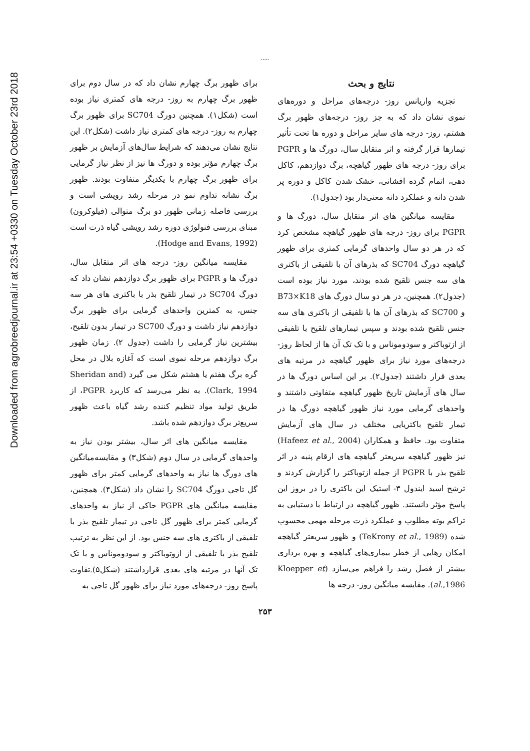Downloaded from agrobreedjournal.ir at 23:54 +0330 on Tuesday October 23rd 2018
.....
نتایج و بحث
تجزیه واریانس روز- درجه‌های مراحل و دوره‌های نموی نشان داد که به جز روز- درجه‌های ظهور برگ هشتم، روز- درجه های سایر مراحل و دوره ها تحت تأثیر تیمارها قرار گرفته و اثر متقابل سال، دورگ ها و PGPR برای روز- درجه های ظهور گیاهچه، برگ دوازدهم، کاکل دهی، اتمام گرده افشانی، خشک شدن کاکل و دوره پر شدن دانه و عملکرد دانه معنی‌دار بود (جدول۱).
مقایسه میانگین های اثر متقابل سال، دورگ ها و PGPR برای روز- درجه های ظهور گیاهچه مشخص کرد که در هر دو سال واحدهای گرمایی کمتری برای ظهور گیاهچه دورگ SC704 که بذرهای آن با تلفیقی از باکتری های سه جنس تلقیح شده بودند، مورد نیاز بوده است (جدول۲). همچنین، در هر دو سال دورگ های B73×K18 و SC700 که بذرهای آن ها با تلفیقی از باکتری های سه جنس تلقیح شده بودند و سپس تیمارهای تلقیح با تلفیقی از ازتوباکتر و سودوموناس و با تک تک آن ها از لحاظ روز- درجه‌های مورد نیاز برای ظهور گیاهچه در مرتبه های بعدی قرار داشتند (جدول۲). بر این اساس دورگ ها در سال های آزمایش تاریخ ظهور گیاهچه متفاوتی داشتند و واحدهای گرمایی مورد نیاز ظهور گیاهچه دورگ ها در تیمار تلقیح باکتریایی مختلف در سال های آزمایش متفاوت بود. حافظ و همکاران (Hafeez et al., 2004) نیز ظهور گیاهچه سریعتر گیاهچه های ارقام پنبه در اثر تلقیح بذر با PGPR از جمله ازتوباکتر را گزارش کردند و ترشح اسید ایندول ۳- استیک این باکتری را در بروز این پاسخ مؤثر دانستند. ظهور گیاهچه در ارتباط با دستیابی به تراکم بوته مطلوب و عملکرد ذرت مرحله مهمی محسوب شده (TeKrony et al., 1989) و ظهور سریعتر گیاهچه امکان رهایی از خطر بیماری‌های گیاهچه و بهره برداری بیشتر از فصل رشد را فراهم می‌سازد (Kloepper et al.,1986). مقایسه میانگین روز- درجه ها
برای ظهور برگ چهارم نشان داد که در سال دوم برای ظهور برگ چهارم به روز- درجه های کمتری نیاز بوده است (شکل۱). همچنین دورگ SC704 برای ظهور برگ چهارم به روز- درجه های کمتری نیاز داشت (شکل۲). این نتایج نشان می‌دهند که شرایط سال‌های آزمایش بر ظهور برگ چهارم مؤثر بوده و دورگ ها نیز از نظر نیاز گرمایی برای ظهور برگ چهارم با یکدیگر متفاوت بودند. ظهور برگ نشانه تداوم نمو در مرحله رشد رویشی است و بررسی فاصله زمانی ظهور دو برگ متوالی (فیلوکرون) مبنای بررسی فنولوژی دوره رشد رویشی گیاه ذرت است (Hodge and Evans, 1992).
مقایسه میانگین روز- درجه های اثر متقابل سال، دورگ ها و PGPR برای ظهور برگ دوازدهم نشان داد که دورگ SC704 در تیمار تلقیح بذر با باکتری های هر سه جنس، به کمترین واحدهای گرمایی برای ظهور برگ دوازدهم نیاز داشت و دورگ SC700 در تیمار بدون تلقیح، بیشترین نیاز گرمایی را داشت (جدول ۲). زمان ظهور برگ دوازدهم مرحله نموی است که آغازه بلال در محل گره برگ هفتم یا هشتم شکل می گیرد (Sheridan and Clark, 1994). به نظر می‌رسد که کاربرد PGPR، از طریق تولید مواد تنظیم کننده رشد گیاه باعث ظهور سریع‌تر برگ دوازدهم شده باشد.
مقایسه میانگین های اثر سال، بیشتر بودن نیاز به واحدهای گرمایی در سال دوم (شکل۳) و مقایسه‌میانگین های دورگ ها نیاز به واحدهای گرمایی کمتر برای ظهور گل تاجی دورگ SC704 را نشان داد (شکل۴). همچنین، مقایسه میانگین های PGPR حاکی از نیاز به واحدهای گرمایی کمتر برای ظهور گل تاجی در تیمار تلقیح بذر با تلفیقی از باکتری های سه جنس بود. از این نظر به ترتیب تلقیح بذر با تلفیقی از ازوتوباکتر و سودوموناس و با تک تک آنها در مرتبه های بعدی قرارداشتند (شکل۵).تفاوت پاسخ روز- درجه‌های مورد نیاز برای ظهور گل تاجی به
۲۵۳